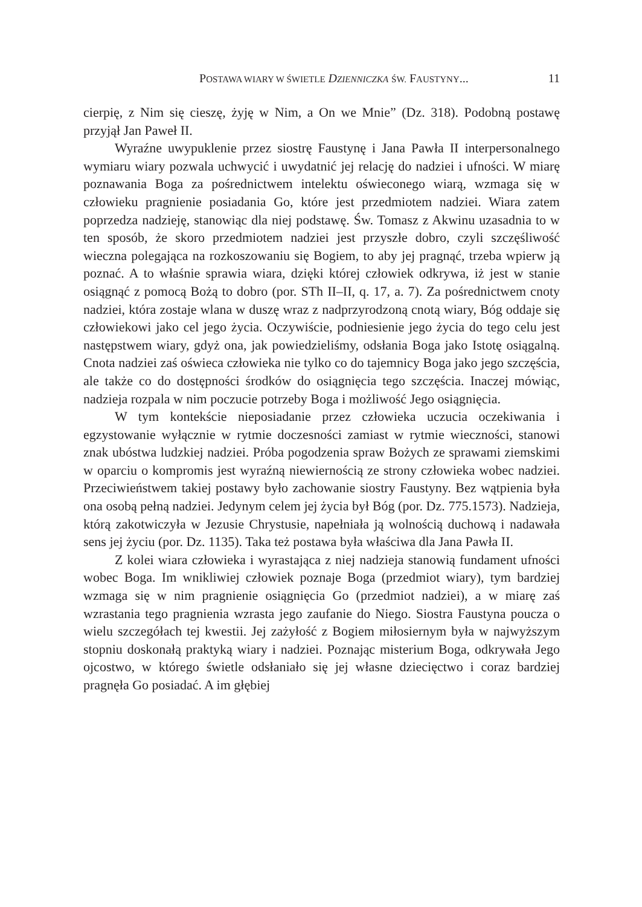POSTAWA WIARY W ŚWIETLE DZIENNICZKA ŚW. FAUSTYNY... 11
cierpię, z Nim się cieszę, żyję w Nim, a On we Mnie” (Dz. 318). Podobną postawę przyjął Jan Paweł II.
Wyraźne uwypuklenie przez siostrę Faustynę i Jana Pawła II interpersonalnego wymiaru wiary pozwala uchwycić i uwydatnić jej relację do nadziei i ufności. W miarę poznawania Boga za pośrednictwem intelektu oświeconego wiarą, wzmaga się w człowieku pragnienie posiadania Go, które jest przedmiotem nadziei. Wiara zatem poprzedza nadzieję, stanowiąc dla niej podstawę. Św. Tomasz z Akwinu uzasadnia to w ten sposób, że skoro przedmiotem nadziei jest przyszłe dobro, czyli szczęśliwość wieczna polegająca na rozkoszowaniu się Bogiem, to aby jej pragnąć, trzeba wpierw ją poznać. A to właśnie sprawia wiara, dzięki której człowiek odkrywa, iż jest w stanie osiągnąć z pomocą Bożą to dobro (por. STh II–II, q. 17, a. 7). Za pośrednictwem cnoty nadziei, która zostaje wlana w duszę wraz z nadprzyrodzoną cnotą wiary, Bóg oddaje się człowiekowi jako cel jego życia. Oczywiście, podniesienie jego życia do tego celu jest następstwem wiary, gdyż ona, jak powiedzieliśmy, odsłania Boga jako Istotę osiągalną. Cnota nadziei zaś oświeca człowieka nie tylko co do tajemnicy Boga jako jego szczęścia, ale także co do dostępności środków do osiągnięcia tego szczęścia. Inaczej mówiąc, nadzieja rozpala w nim poczucie potrzeby Boga i możliwość Jego osiągnięcia.
W tym kontekście nieposiadanie przez człowieka uczucia oczekiwania i egzystowanie wyłącznie w rytmie doczesności zamiast w rytmie wieczności, stanowi znak ubóstwa ludzkiej nadziei. Próba pogodzenia spraw Bożych ze sprawami ziemskimi w oparciu o kompromis jest wyraźną niewiernością ze strony człowieka wobec nadziei. Przeciwieństwem takiej postawy było zachowanie siostry Faustyny. Bez wątpienia była ona osobą pełną nadziei. Jedynym celem jej życia był Bóg (por. Dz. 775.1573). Nadzieja, którą zakotwiczyła w Jezusie Chrystusie, napełniała ją wolnością duchową i nadawała sens jej życiu (por. Dz. 1135). Taka też postawa była właściwa dla Jana Pawła II.
Z kolei wiara człowieka i wyrastająca z niej nadzieja stanowią fundament ufności wobec Boga. Im wnikliwiej człowiek poznaje Boga (przedmiot wiary), tym bardziej wzmaga się w nim pragnienie osiągnięcia Go (przedmiot nadziei), a w miarę zaś wzrastania tego pragnienia wzrasta jego zaufanie do Niego. Siostra Faustyna poucza o wielu szczegółach tej kwestii. Jej zażyłość z Bogiem miłosiernym była w najwyższym stopniu doskonałą praktyką wiary i nadziei. Poznając misterium Boga, odkrywała Jego ojcostwo, w którego świetle odsłaniało się jej własne dziecięctwo i coraz bardziej pragnęła Go posiadać. A im głębiej